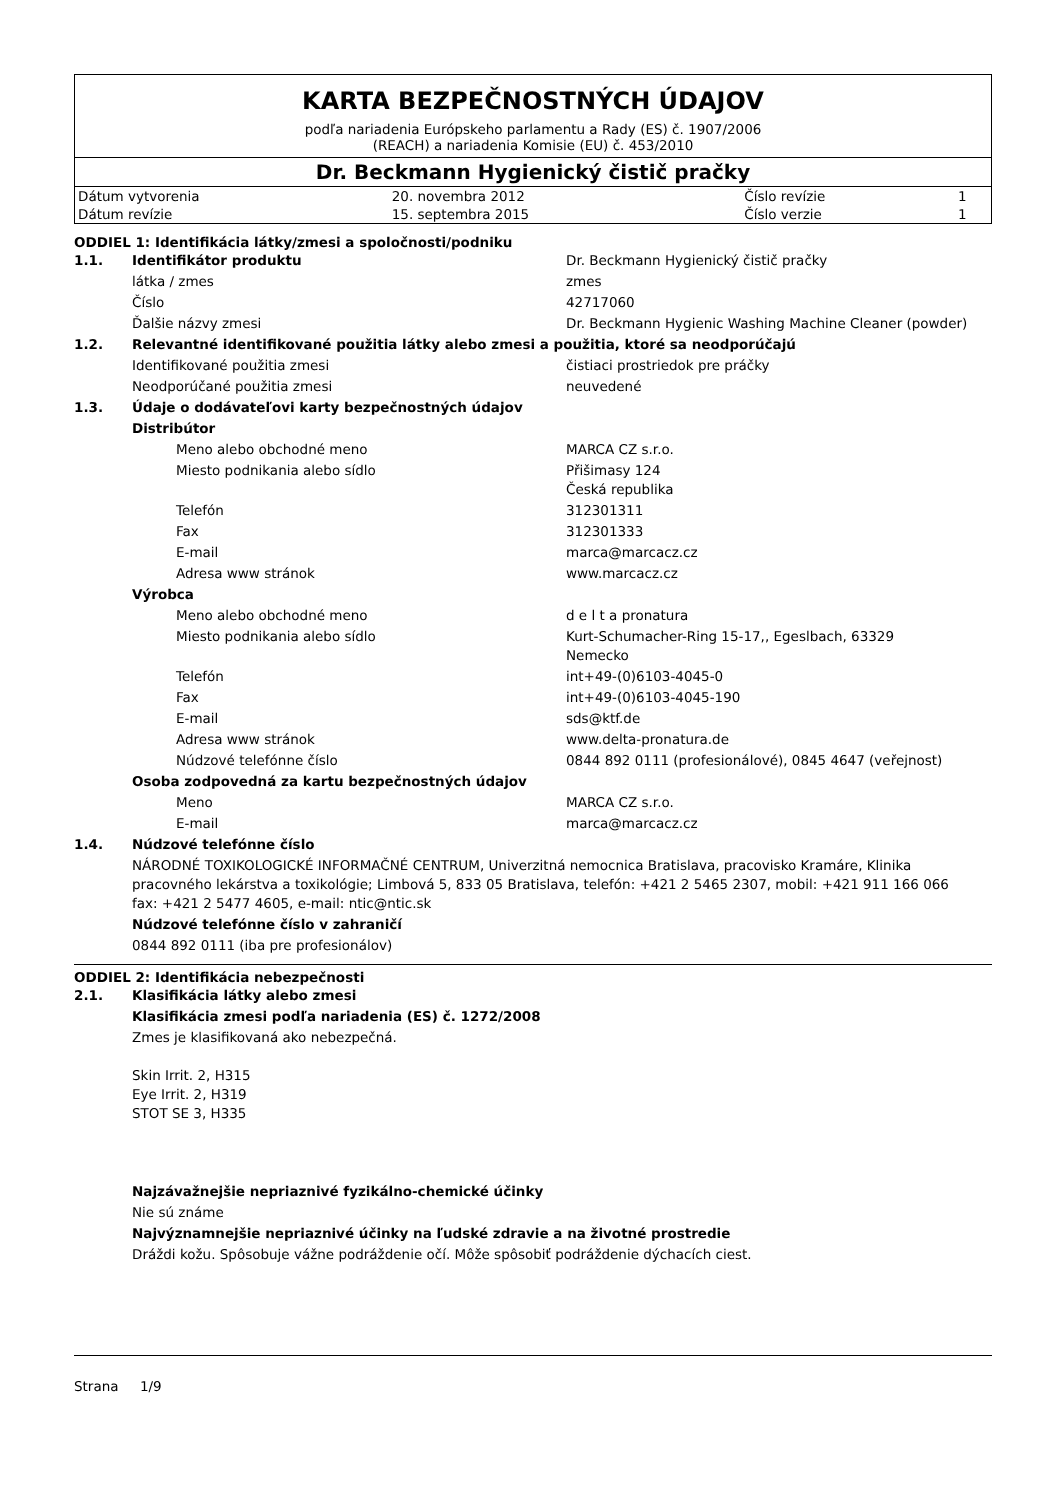KARTA BEZPEČNOSTNÝCH ÚDAJOV
podľa nariadenia Európskeho parlamentu a Rady (ES) č. 1907/2006
(REACH) a nariadenia Komisie (EU) č. 453/2010
Dr. Beckmann Hygienický čistič pračky
| Dátum vytvorenia | 20. novembra 2012 | Číslo revízie | 1 |
| Dátum revízie | 15. septembra 2015 | Číslo verzie | 1 |
ODDIEL 1: Identifikácia látky/zmesi a spoločnosti/podniku
| 1.1. | Identifikátor produktu | Dr. Beckmann Hygienický čistič pračky |
| | látka / zmes | zmes |
| | Číslo | 42717060 |
| | Ďalšie názvy zmesi | Dr. Beckmann Hygienic Washing Machine Cleaner (powder) |
| 1.2. | Relevantné identifikované použitia látky alebo zmesi a použitia, ktoré sa neodporúčajú | |
| | Identifikované použitia zmesi | čistiaci prostriedok pre práčky |
| | Neodporúčané použitia zmesi | neuvedené |
| 1.3. | Údaje o dodávateľovi karty bezpečnostných údajov | |
| | Distribútor | |
| | Meno alebo obchodné meno | MARCA CZ s.r.o. |
| | Miesto podnikania alebo sídlo | Přišimasy 124 Česká republika |
| | Telefón | 312301311 |
| | Fax | 312301333 |
| | E-mail | marca@marcacz.cz |
| | Adresa www stránok | www.marcacz.cz |
| | Výrobca | |
| | Meno alebo obchodné meno | d e l t a pronatura |
| | Miesto podnikania alebo sídlo | Kurt-Schumacher-Ring 15-17,, Egeslbach, 63329 Nemecko |
| | Telefón | int+49-(0)6103-4045-0 |
| | Fax | int+49-(0)6103-4045-190 |
| | E-mail | sds@ktf.de |
| | Adresa www stránok | www.delta-pronatura.de |
| | Núdzové telefónne číslo | 0844 892 0111 (profesionálové), 0845 4647 (veřejnost) |
| | Osoba zodpovedná za kartu bezpečnostných údajov | |
| | Meno | MARCA CZ s.r.o. |
| | E-mail | marca@marcacz.cz |
| 1.4. | Núdzové telefónne číslo | |
| | NÁRODNÉ TOXIKOLOGICKÉ INFORMAČNÉ CENTRUM, Univerzitná nemocnica Bratislava, pracovisko Kramáre, Klinika pracovného lekárstva a toxikológie; Limbová 5, 833 05 Bratislava, telefón: +421 2 5465 2307, mobil: +421 911 166 066 fax: +421 2 5477 4605, e-mail: ntic@ntic.sk | |
| | Núdzové telefónne číslo v zahraničí | |
| | 0844 892 0111 (iba pre profesionálov) | |
ODDIEL 2: Identifikácia nebezpečnosti
| 2.1. | Klasifikácia látky alebo zmesi |
| | Klasifikácia zmesi podľa nariadenia (ES) č. 1272/2008 |
| | Zmes je klasifikovaná ako nebezpečná. Skin Irrit. 2, H315 Eye Irrit. 2, H319 STOT SE 3, H335 |
| | Najzávažnejšie nepriaznivé fyzikálno-chemické účinky |
| | Nie sú známe |
| | Najvýznamnejšie nepriaznivé účinky na ľudské zdravie a na životné prostredie |
| | Dráždi kožu. Spôsobuje vážne podráždenie očí. Môže spôsobiť podráždenie dýchacích ciest. |
Strana 1/9